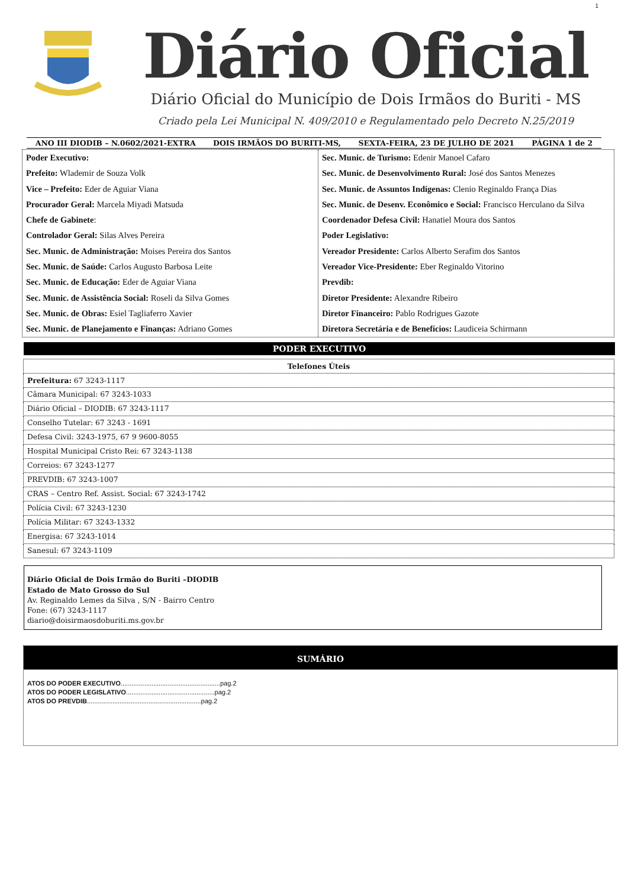1
Diário Oficial
Diário Oficial do Município de Dois Irmãos do Buriti - MS
Criado pela Lei Municipal N. 409/2010 e Regulamentado pelo Decreto N.25/2019
ANO III DIODIB – N.0602/2021-EXTRA DOIS IRMÃOS DO BURITI-MS, SEXTA-FEIRA, 23 DE JULHO DE 2021 PÁGINA 1 de 2
Poder Executivo:
Prefeito: Wlademir de Souza Volk
Vice – Prefeito: Eder de Aguiar Viana
Procurador Geral: Marcela Miyadi Matsuda
Chefe de Gabinete:
Controlador Geral: Silas Alves Pereira
Sec. Munic. de Administração: Moises Pereira dos Santos
Sec. Munic. de Saúde: Carlos Augusto Barbosa Leite
Sec. Munic. de Educação: Eder de Aguiar Viana
Sec. Munic. de Assistência Social: Roseli da Silva Gomes
Sec. Munic. de Obras: Esiel Tagliaferro Xavier
Sec. Munic. de Planejamento e Finanças: Adriano Gomes
Sec. Munic. de Turismo: Edenir Manoel Cafaro
Sec. Munic. de Desenvolvimento Rural: José dos Santos Menezes
Sec. Munic. de Assuntos Indígenas: Clenio Reginaldo França Dias
Sec. Munic. de Desenv. Econômico e Social: Francisco Herculano da Silva
Coordenador Defesa Civil: Hanatiel Moura dos Santos
Poder Legislativo:
Vereador Presidente: Carlos Alberto Serafim dos Santos
Vereador Vice-Presidente: Eber Reginaldo Vitorino
Prevdib:
Diretor Presidente: Alexandre Ribeiro
Diretor Financeiro: Pablo Rodrigues Gazote
Diretora Secretária e de Benefícios: Laudiceia Schirmann
PODER EXECUTIVO
| Telefones Úteis |
| --- |
| Prefeitura: 67 3243-1117 |
| Câmara Municipal: 67 3243-1033 |
| Diário Oficial – DIODIB: 67 3243-1117 |
| Conselho Tutelar: 67 3243 - 1691 |
| Defesa Civil: 3243-1975, 67 9 9600-8055 |
| Hospital Municipal Cristo Rei: 67 3243-1138 |
| Correios: 67 3243-1277 |
| PREVDIB: 67 3243-1007 |
| CRAS – Centro Ref. Assist. Social: 67 3243-1742 |
| Polícia Civil: 67 3243-1230 |
| Polícia Militar: 67 3243-1332 |
| Energisa: 67 3243-1014 |
| Sanesul: 67 3243-1109 |
Diário Oficial de Dois Irmão do Buriti –DIODIB
Estado de Mato Grosso do Sul
Av. Reginaldo Lemes da Silva , S/N - Bairro Centro
Fone: (67) 3243-1117
diario@doisirmaosdoburiti.ms.gov.br
SUMÁRIO
ATOS DO PODER EXECUTIVO.......................................................pag.2
ATOS DO PODER LEGISLATIVO.................................................pag.2
ATOS DO PREVDIB...............................................................pag.2